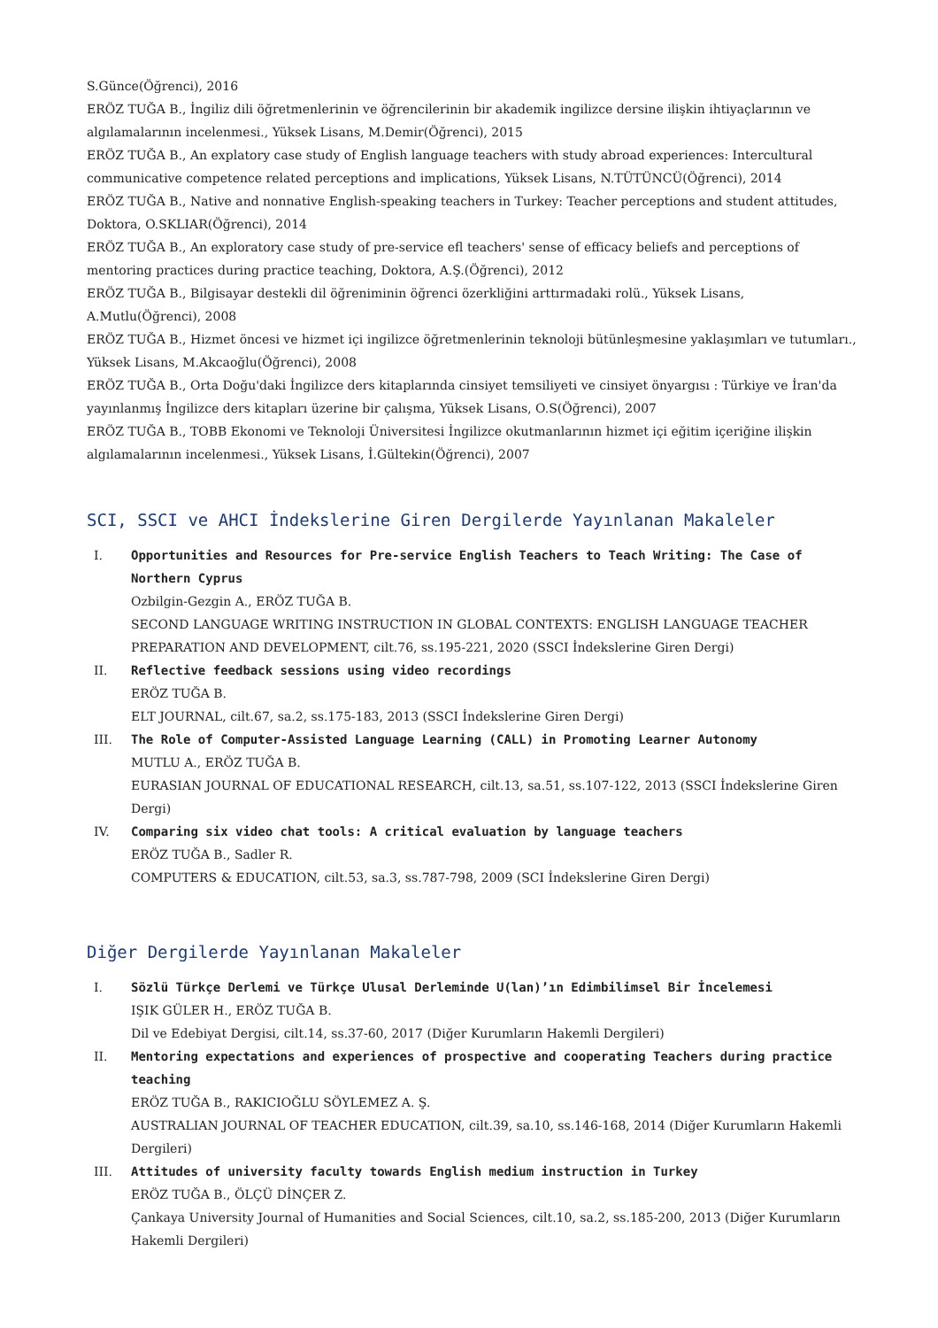S.Günce(Öğrenci), 2016
ERÖZ TUĞA B., İngiliz dili öğretmenlerinin ve öğrencilerinin bir akademik ingilizce dersine ilişkin ihtiyaçlarının ve algılamalarının incelenmesi., Yüksek Lisans, M.Demir(Öğrenci), 2015
ERÖZ TUĞA B., An explatory case study of English language teachers with study abroad experiences: Intercultural communicative competence related perceptions and implications, Yüksek Lisans, N.TÜTÜNCÜ(Öğrenci), 2014
ERÖZ TUĞA B., Native and nonnative English-speaking teachers in Turkey: Teacher perceptions and student attitudes, Doktora, O.SKLIAR(Öğrenci), 2014
ERÖZ TUĞA B., An exploratory case study of pre-service efl teachers' sense of efficacy beliefs and perceptions of mentoring practices during practice teaching, Doktora, A.Ş.(Öğrenci), 2012
ERÖZ TUĞA B., Bilgisayar destekli dil öğreniminin öğrenci özerkliğini arttırmadaki rolü., Yüksek Lisans, A.Mutlu(Öğrenci), 2008
ERÖZ TUĞA B., Hizmet öncesi ve hizmet içi ingilizce öğretmenlerinin teknoloji bütünleşmesine yaklaşımları ve tutumları., Yüksek Lisans, M.Akcaoğlu(Öğrenci), 2008
ERÖZ TUĞA B., Orta Doğu'daki İngilizce ders kitaplarında cinsiyet temsiliyeti ve cinsiyet önyargısı : Türkiye ve İran'da yayınlanmış İngilizce ders kitapları üzerine bir çalışma, Yüksek Lisans, O.S(Öğrenci), 2007
ERÖZ TUĞA B., TOBB Ekonomi ve Teknoloji Üniversitesi İngilizce okutmanlarının hizmet içi eğitim içeriğine ilişkin algılamalarının incelenmesi., Yüksek Lisans, İ.Gültekin(Öğrenci), 2007
SCI, SSCI ve AHCI İndekslerine Giren Dergilerde Yayınlanan Makaleler
I. Opportunities and Resources for Pre-service English Teachers to Teach Writing: The Case of Northern Cyprus
Ozbilgin-Gezgin A., ERÖZ TUĞA B.
SECOND LANGUAGE WRITING INSTRUCTION IN GLOBAL CONTEXTS: ENGLISH LANGUAGE TEACHER PREPARATION AND DEVELOPMENT, cilt.76, ss.195-221, 2020 (SSCI İndekslerine Giren Dergi)
II. Reflective feedback sessions using video recordings
ERÖZ TUĞA B.
ELT JOURNAL, cilt.67, sa.2, ss.175-183, 2013 (SSCI İndekslerine Giren Dergi)
III. The Role of Computer-Assisted Language Learning (CALL) in Promoting Learner Autonomy
MUTLU A., ERÖZ TUĞA B.
EURASIAN JOURNAL OF EDUCATIONAL RESEARCH, cilt.13, sa.51, ss.107-122, 2013 (SSCI İndekslerine Giren Dergi)
IV. Comparing six video chat tools: A critical evaluation by language teachers
ERÖZ TUĞA B., Sadler R.
COMPUTERS & EDUCATION, cilt.53, sa.3, ss.787-798, 2009 (SCI İndekslerine Giren Dergi)
Diğer Dergilerde Yayınlanan Makaleler
I. Sözlü Türkçe Derlemi ve Türkçe Ulusal Derleminde U(lan)’ın Edimbilimsel Bir İncelemesi
IŞIK GÜLER H., ERÖZ TUĞA B.
Dil ve Edebiyat Dergisi, cilt.14, ss.37-60, 2017 (Diğer Kurumların Hakemli Dergileri)
II. Mentoring expectations and experiences of prospective and cooperating Teachers during practice teaching
ERÖZ TUĞA B., RAKICIOĞLU SÖYLEMEZ A. Ş.
AUSTRALIAN JOURNAL OF TEACHER EDUCATION, cilt.39, sa.10, ss.146-168, 2014 (Diğer Kurumların Hakemli Dergileri)
III. Attitudes of university faculty towards English medium instruction in Turkey
ERÖZ TUĞA B., ÖLÇÜ DİNÇER Z.
Çankaya University Journal of Humanities and Social Sciences, cilt.10, sa.2, ss.185-200, 2013 (Diğer Kurumların Hakemli Dergileri)